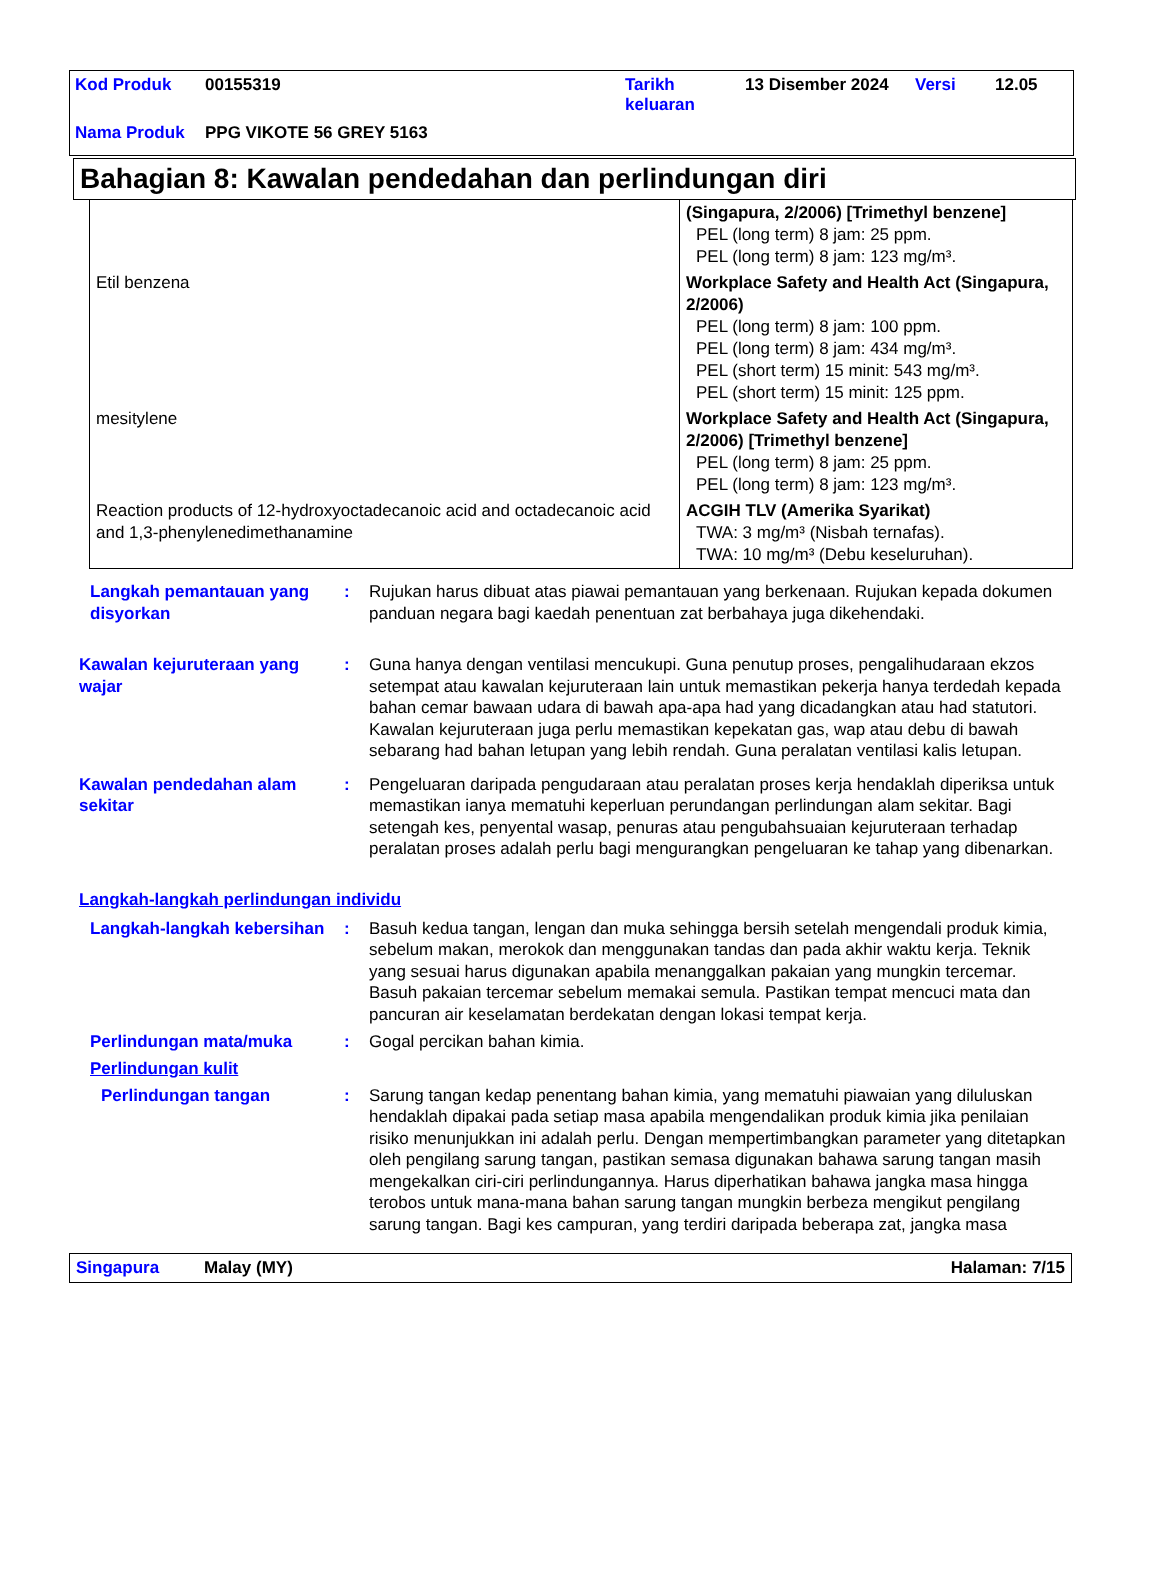| Kod Produk | 00155319 | Tarikh keluaran | 13 Disember 2024 | Versi | 12.05 |
| Nama Produk | PPG VIKOTE 56 GREY 5163 | | | | |
Bahagian 8: Kawalan pendedahan dan perlindungan diri
| | (Singapura, 2/2006) [Trimethyl benzene] PEL (long term) 8 jam: 25 ppm. PEL (long term) 8 jam: 123 mg/m³. |
| Etil benzena | Workplace Safety and Health Act (Singapura, 2/2006) PEL (long term) 8 jam: 100 ppm. PEL (long term) 8 jam: 434 mg/m³. PEL (short term) 15 minit: 543 mg/m³. PEL (short term) 15 minit: 125 ppm. |
| mesitylene | Workplace Safety and Health Act (Singapura, 2/2006) [Trimethyl benzene] PEL (long term) 8 jam: 25 ppm. PEL (long term) 8 jam: 123 mg/m³. |
| Reaction products of 12-hydroxyoctadecanoic acid and octadecanoic acid and 1,3-phenylenedimethanamine | ACGIH TLV (Amerika Syarikat) TWA: 3 mg/m³ (Nisbah ternafas). TWA: 10 mg/m³ (Debu keseluruhan). |
Langkah pemantauan yang disyorkan
: Rujukan harus dibuat atas piawai pemantauan yang berkenaan. Rujukan kepada dokumen panduan negara bagi kaedah penentuan zat berbahaya juga dikehendaki.
Kawalan kejuruteraan yang wajar
: Guna hanya dengan ventilasi mencukupi. Guna penutup proses, pengalihudaraan ekzos setempat atau kawalan kejuruteraan lain untuk memastikan pekerja hanya terdedah kepada bahan cemar bawaan udara di bawah apa-apa had yang dicadangkan atau had statutori. Kawalan kejuruteraan juga perlu memastikan kepekatan gas, wap atau debu di bawah sebarang had bahan letupan yang lebih rendah. Guna peralatan ventilasi kalis letupan.
Kawalan pendedahan alam sekitar
: Pengeluaran daripada pengudaraan atau peralatan proses kerja hendaklah diperiksa untuk memastikan ianya mematuhi keperluan perundangan perlindungan alam sekitar. Bagi setengah kes, penyental wasap, penuras atau pengubahsuaian kejuruteraan terhadap peralatan proses adalah perlu bagi mengurangkan pengeluaran ke tahap yang dibenarkan.
Langkah-langkah perlindungan individu
Langkah-langkah kebersihan
: Basuh kedua tangan, lengan dan muka sehingga bersih setelah mengendali produk kimia, sebelum makan, merokok dan menggunakan tandas dan pada akhir waktu kerja. Teknik yang sesuai harus digunakan apabila menanggalkan pakaian yang mungkin tercemar. Basuh pakaian tercemar sebelum memakai semula. Pastikan tempat mencuci mata dan pancuran air keselamatan berdekatan dengan lokasi tempat kerja.
Perlindungan mata/muka : Gogal percikan bahan kimia.
Perlindungan kulit
Perlindungan tangan : Sarung tangan kedap penentang bahan kimia, yang mematuhi piawaian yang diluluskan hendaklah dipakai pada setiap masa apabila mengendalikan produk kimia jika penilaian risiko menunjukkan ini adalah perlu. Dengan mempertimbangkan parameter yang ditetapkan oleh pengilang sarung tangan, pastikan semasa digunakan bahawa sarung tangan masih mengekalkan ciri-ciri perlindungannya. Harus diperhatikan bahawa jangka masa hingga terobos untuk mana-mana bahan sarung tangan mungkin berbeza mengikut pengilang sarung tangan. Bagi kes campuran, yang terdiri daripada beberapa zat, jangka masa
Singapura Malay (MY) Halaman: 7/15